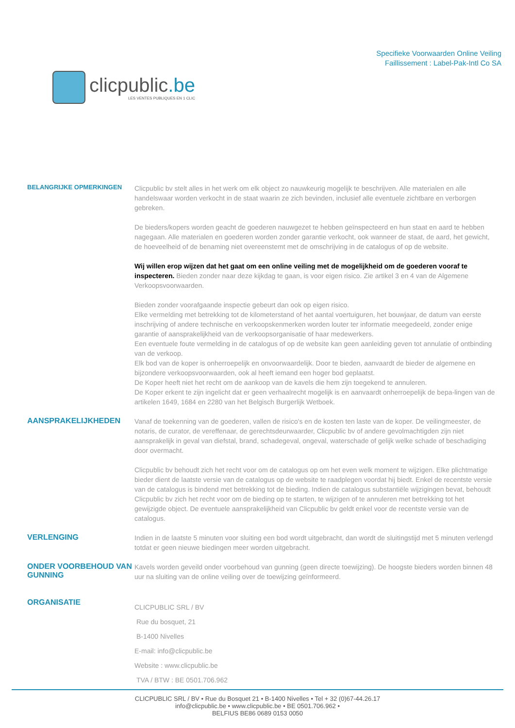clicpublic.be
LES VENTES PUBLIQUES EN 1 CLIC
Specifieke Voorwaarden Online Veiling
Faillissement : Label-Pak-Intl Co SA
BELANGRIJKE OPMERKINGEN
Clicpublic bv stelt alles in het werk om elk object zo nauwkeurig mogelijk te beschrijven. Alle materialen en alle handelswaar worden verkocht in de staat waarin ze zich bevinden, inclusief alle eventuele zichtbare en verborgen gebreken.
De bieders/kopers worden geacht de goederen nauwgezet te hebben geïnspecteerd en hun staat en aard te hebben nagegaan. Alle materialen en goederen worden zonder garantie verkocht, ook wanneer de staat, de aard, het gewicht, de hoeveelheid of de benaming niet overeenstemt met de omschrijving in de catalogus of op de website.
Wij willen erop wijzen dat het gaat om een online veiling met de mogelijkheid om de goederen vooraf te inspecteren. Bieden zonder naar deze kijkdag te gaan, is voor eigen risico. Zie artikel 3 en 4 van de Algemene Verkoopsvoorwaarden.
Bieden zonder voorafgaande inspectie gebeurt dan ook op eigen risico.
Elke vermelding met betrekking tot de kilometerstand of het aantal voertuiguren, het bouwjaar, de datum van eerste inschrijving of andere technische en verkoopskenmerken worden louter ter informatie meegedeeld, zonder enige garantie of aansprakelijkheid van de verkoopsorganisatie of haar medewerkers.
Een eventuele foute vermelding in de catalogus of op de website kan geen aanleiding geven tot annulatie of ontbinding van de verkoop.
Elk bod van de koper is onherroepelijk en onvoorwaardelijk. Door te bieden, aanvaardt de bieder de algemene en bijzondere verkoopsvoorwaarden, ook al heeft iemand een hoger bod geplaatst.
De Koper heeft niet het recht om de aankoop van de kavels die hem zijn toegekend te annuleren.
De Koper erkent te zijn ingelicht dat er geen verhaalrecht mogelijk is en aanvaardt onherroepelijk de bepa-lingen van de artikelen 1649, 1684 en 2280 van het Belgisch Burgerlijk Wetboek.
AANSPRAKELIJKHEDEN
Vanaf de toekenning van de goederen, vallen de risico's en de kosten ten laste van de koper. De veilingmeester, de notaris, de curator, de vereffenaar, de gerechtsdeurwaarder, Clicpublic bv of andere gevolmachtigden zijn niet aansprakelijk in geval van diefstal, brand, schadegeval, ongeval, waterschade of gelijk welke schade of beschadiging door overmacht.
Clicpublic bv behoudt zich het recht voor om de catalogus op om het even welk moment te wijzigen. Elke plichtmatige bieder dient de laatste versie van de catalogus op de website te raadplegen voordat hij biedt. Enkel de recentste versie van de catalogus is bindend met betrekking tot de bieding. Indien de catalogus substantiële wijzigingen bevat, behoudt Clicpublic bv zich het recht voor om de bieding op te starten, te wijzigen of te annuleren met betrekking tot het gewijzigde object. De eventuele aansprakelijkheid van Clicpublic bv geldt enkel voor de recentste versie van de catalogus.
VERLENGING
Indien in de laatste 5 minuten voor sluiting een bod wordt uitgebracht, dan wordt de sluitingstijd met 5 minuten verlengd totdat er geen nieuwe biedingen meer worden uitgebracht.
ONDER VOORBEHOUD VAN GUNNING
Kavels worden geveild onder voorbehoud van gunning (geen directe toewijzing). De hoogste bieders worden binnen 48 uur na sluiting van de online veiling over de toewijzing geïnformeerd.
ORGANISATIE
CLICPUBLIC SRL / BV
Rue du bosquet, 21
B-1400 Nivelles
E-mail: info@clicpublic.be
Website : www.clicpublic.be
TVA / BTW : BE 0501.706.962
CLICPUBLIC SRL / BV • Rue du Bosquet 21 • B-1400 Nivelles • Tel + 32 (0)67-44.26.17
info@clicpublic.be • www.clicpublic.be • BE 0501.706.962 •
BELFIUS BE86 0689 0153 0050